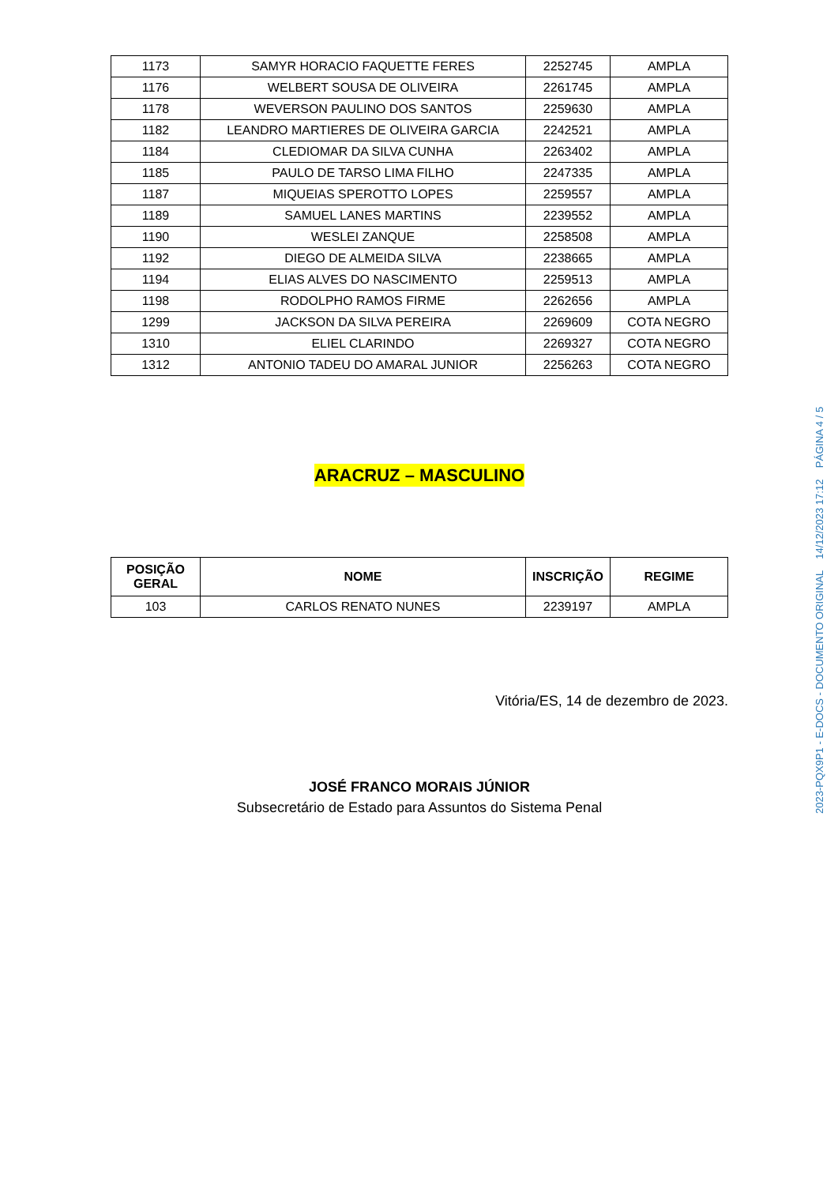| 1173 | SAMYR HORACIO FAQUETTE FERES | 2252745 | AMPLA |
| 1176 | WELBERT SOUSA DE OLIVEIRA | 2261745 | AMPLA |
| 1178 | WEVERSON PAULINO DOS SANTOS | 2259630 | AMPLA |
| 1182 | LEANDRO MARTIERES DE OLIVEIRA GARCIA | 2242521 | AMPLA |
| 1184 | CLEDIOMAR DA SILVA CUNHA | 2263402 | AMPLA |
| 1185 | PAULO DE TARSO LIMA FILHO | 2247335 | AMPLA |
| 1187 | MIQUEIAS SPEROTTO LOPES | 2259557 | AMPLA |
| 1189 | SAMUEL LANES MARTINS | 2239552 | AMPLA |
| 1190 | WESLEI ZANQUE | 2258508 | AMPLA |
| 1192 | DIEGO DE ALMEIDA SILVA | 2238665 | AMPLA |
| 1194 | ELIAS ALVES DO NASCIMENTO | 2259513 | AMPLA |
| 1198 | RODOLPHO RAMOS FIRME | 2262656 | AMPLA |
| 1299 | JACKSON DA SILVA PEREIRA | 2269609 | COTA NEGRO |
| 1310 | ELIEL CLARINDO | 2269327 | COTA NEGRO |
| 1312 | ANTONIO TADEU DO AMARAL JUNIOR | 2256263 | COTA NEGRO |
ARACRUZ – MASCULINO
| POSIÇÃO GERAL | NOME | INSCRIÇÃO | REGIME |
| --- | --- | --- | --- |
| 103 | CARLOS RENATO NUNES | 2239197 | AMPLA |
Vitória/ES, 14 de dezembro de 2023.
JOSÉ FRANCO MORAIS JÚNIOR
Subsecretário de Estado para Assuntos do Sistema Penal
2023-PQX9P1 - E-DOCS - DOCUMENTO ORIGINAL 14/12/2023 17:12 PÁGINA 4 / 5